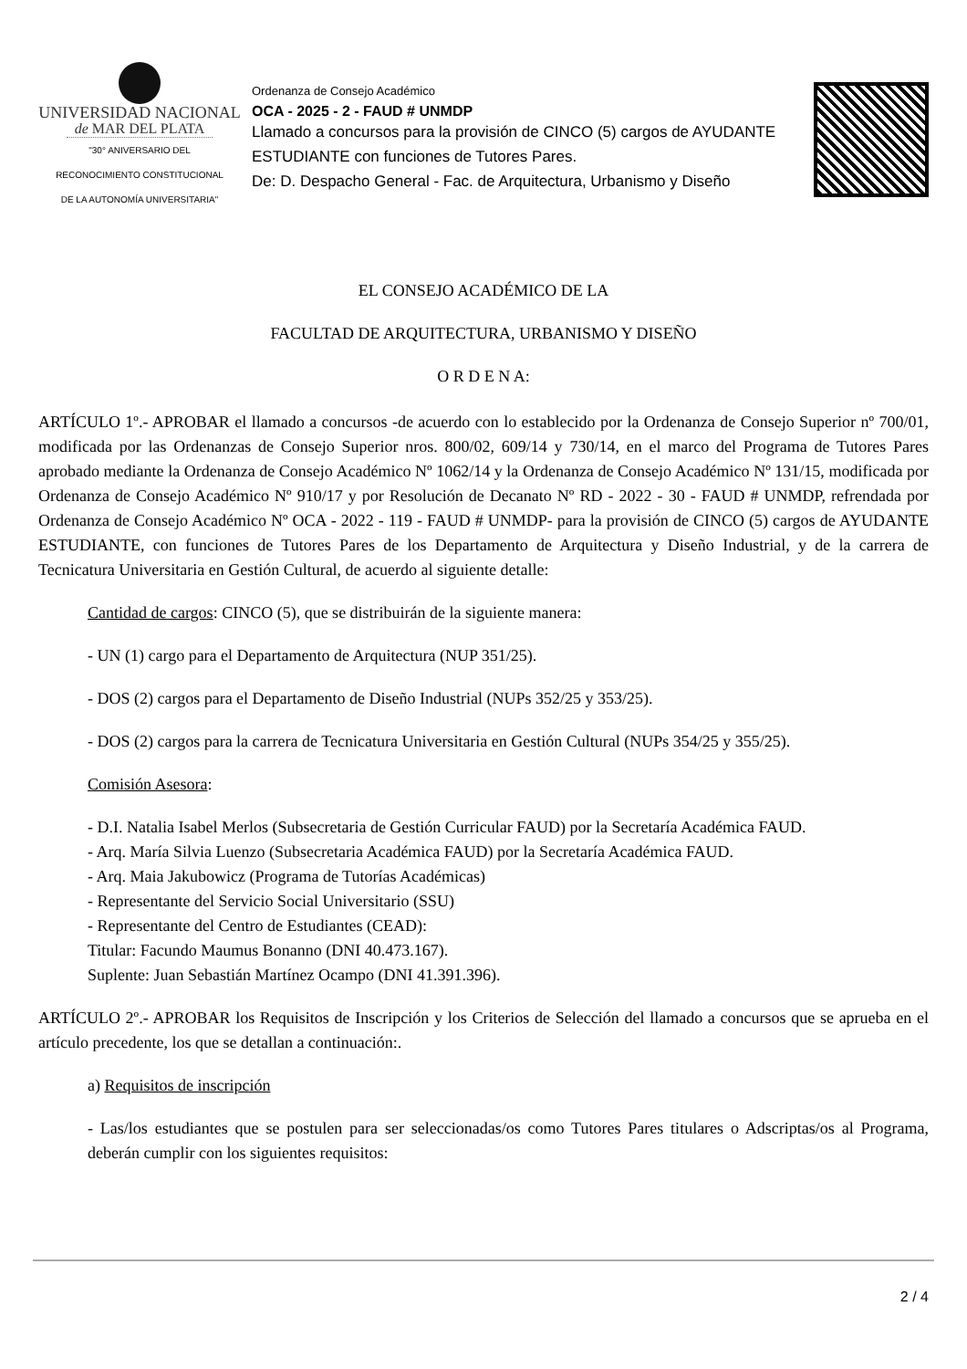UNIVERSIDAD NACIONAL
de MAR DEL PLATA
"30° ANIVERSARIO DEL
RECONOCIMIENTO CONSTITUCIONAL
DE LA AUTONOMÍA UNIVERSITARIA"
Ordenanza de Consejo Académico
OCA - 2025 - 2 - FAUD # UNMDP
Llamado a concursos para la provisión de CINCO (5) cargos de AYUDANTE ESTUDIANTE con funciones de Tutores Pares.
De: D. Despacho General - Fac. de Arquitectura, Urbanismo y Diseño
EL CONSEJO ACADÉMICO DE LA
FACULTAD DE ARQUITECTURA, URBANISMO Y DISEÑO
O R D E N A:
ARTÍCULO 1º.- APROBAR el llamado a concursos -de acuerdo con lo establecido por la Ordenanza de Consejo Superior nº 700/01, modificada por las Ordenanzas de Consejo Superior nros. 800/02, 609/14 y 730/14, en el marco del Programa de Tutores Pares aprobado mediante la Ordenanza de Consejo Académico Nº 1062/14 y la Ordenanza de Consejo Académico Nº 131/15, modificada por Ordenanza de Consejo Académico Nº 910/17 y por Resolución de Decanato Nº RD - 2022 - 30 - FAUD # UNMDP, refrendada por Ordenanza de Consejo Académico Nº OCA - 2022 - 119 - FAUD # UNMDP- para la provisión de CINCO (5) cargos de AYUDANTE ESTUDIANTE, con funciones de Tutores Pares de los Departamento de Arquitectura y Diseño Industrial, y de la carrera de Tecnicatura Universitaria en Gestión Cultural, de acuerdo al siguiente detalle:
Cantidad de cargos: CINCO (5), que se distribuirán de la siguiente manera:
- UN (1) cargo para el Departamento de Arquitectura (NUP 351/25).
- DOS (2) cargos para el Departamento de Diseño Industrial (NUPs 352/25 y 353/25).
- DOS (2) cargos para la carrera de Tecnicatura Universitaria en Gestión Cultural (NUPs 354/25 y 355/25).
Comisión Asesora:
- D.I. Natalia Isabel Merlos (Subsecretaria de Gestión Curricular FAUD) por la Secretaría Académica FAUD.
- Arq. María Silvia Luenzo (Subsecretaria Académica FAUD) por la Secretaría Académica FAUD.
- Arq. Maia Jakubowicz (Programa de Tutorías Académicas)
- Representante del Servicio Social Universitario (SSU)
- Representante del Centro de Estudiantes (CEAD):
Titular: Facundo Maumus Bonanno (DNI 40.473.167).
Suplente: Juan Sebastián Martínez Ocampo (DNI 41.391.396).
ARTÍCULO 2º.- APROBAR los Requisitos de Inscripción y los Criterios de Selección del llamado a concursos que se aprueba en el artículo precedente, los que se detallan a continuación:.
a) Requisitos de inscripción
- Las/los estudiantes que se postulen para ser seleccionadas/os como Tutores Pares titulares o Adscriptas/os al Programa, deberán cumplir con los siguientes requisitos:
2 / 4